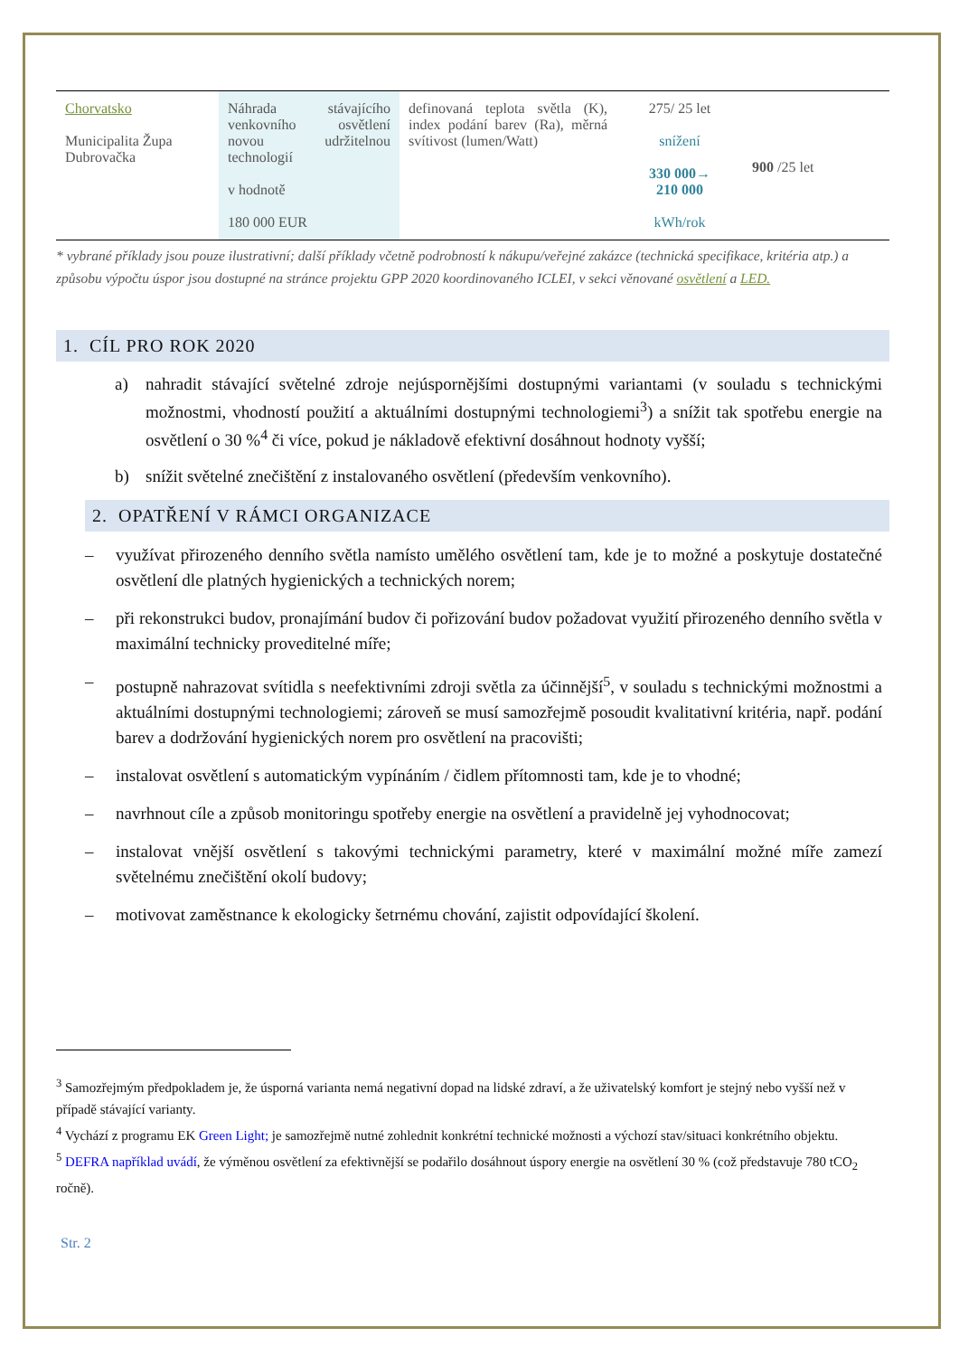| Chorvatsko Municipalita Župa Dubrovačka | Náhrada stávajícího venkovního osvětlení novou udržitelnou technologií v hodnotě 180 000 EUR | definovaná teplota světla (K), index podání barev (Ra), měrná svítivost (lumen/Watt) | 275/ 25 let snížení 330 000→ 210 000 kWh/rok | 900 /25 let |
* vybrané příklady jsou pouze ilustrativní; další příklady včetně podrobností k nákupu/veřejné zakázce (technická specifikace, kritéria atp.) a způsobu výpočtu úspor jsou dostupné na stránce projektu GPP 2020 koordinovaného ICLEI, v sekci věnované osvětlení a LED.
1. CÍL PRO ROK 2020
a) nahradit stávající světelné zdroje nejúspornějšími dostupnými variantami (v souladu s technickými možnostmi, vhodností použití a aktuálními dostupnými technologiemi<sup>3</sup>) a snížit tak spotřebu energie na osvětlení o 30 %<sup>4</sup> či více, pokud je nákladově efektivní dosáhnout hodnoty vyšší;
b) snížit světelné znečištění z instalovaného osvětlení (především venkovního).
2. OPATŘENÍ V RÁMCI ORGANIZACE
– využívat přirozeného denního světla namísto umělého osvětlení tam, kde je to možné a poskytuje dostatečné osvětlení dle platných hygienických a technických norem;
– při rekonstrukci budov, pronajímání budov či pořizování budov požadovat využití přirozeného denního světla v maximální technicky proveditelné míře;
– postupně nahrazovat svítidla s neefektivními zdroji světla za účinnější<sup>5</sup>, v souladu s technickými možnostmi a aktuálními dostupnými technologiemi; zároveň se musí samozřejmě posoudit kvalitativní kritéria, např. podání barev a dodržování hygienických norem pro osvětlení na pracovišti;
– instalovat osvětlení s automatickým vypínáním / čidlem přítomnosti tam, kde je to vhodné;
– navrhnout cíle a způsob monitoringu spotřeby energie na osvětlení a pravidelně jej vyhodnocovat;
– instalovat vnější osvětlení s takovými technickými parametry, které v maximální možné míře zamezí světelnému znečištění okolí budovy;
– motivovat zaměstnance k ekologicky šetrnému chování, zajistit odpovídající školení.
<sup>3</sup> Samozřejmým předpokladem je, že úsporná varianta nemá negativní dopad na lidské zdraví, a že uživatelský komfort je stejný nebo vyšší než v případě stávající varianty.
<sup>4</sup> Vychází z programu EK Green Light; je samozřejmě nutné zohlednit konkrétní technické možnosti a výchozí stav/situaci konkrétního objektu.
<sup>5</sup> DEFRA například uvádí, že výměnou osvětlení za efektivnější se podařilo dosáhnout úspory energie na osvětlení 30 % (což představuje 780 tCO<sub>2</sub> ročně).
Str. 2